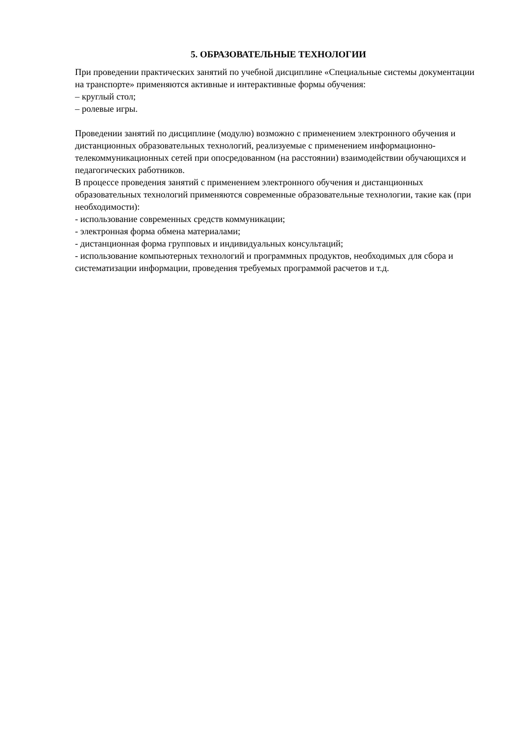5. ОБРАЗОВАТЕЛЬНЫЕ ТЕХНОЛОГИИ
При проведении практических занятий по учебной дисциплине «Специальные системы документации на транспорте» применяются активные и интерактивные формы обучения:
– круглый стол;
– ролевые игры.
Проведении занятий по дисциплине (модулю) возможно с применением электронного обучения и дистанционных образовательных технологий, реализуемые с применением информационно-телекоммуникационных сетей при опосредованном (на расстоянии) взаимодействии обучающихся и педагогических работников.
В процессе проведения занятий с применением электронного обучения и дистанционных образовательных технологий применяются современные образовательные технологии, такие как (при необходимости):
- использование современных средств коммуникации;
- электронная форма обмена материалами;
- дистанционная форма групповых и индивидуальных консультаций;
- использование компьютерных технологий и программных продуктов, необходимых для сбора и систематизации информации, проведения требуемых программой расчетов и т.д.